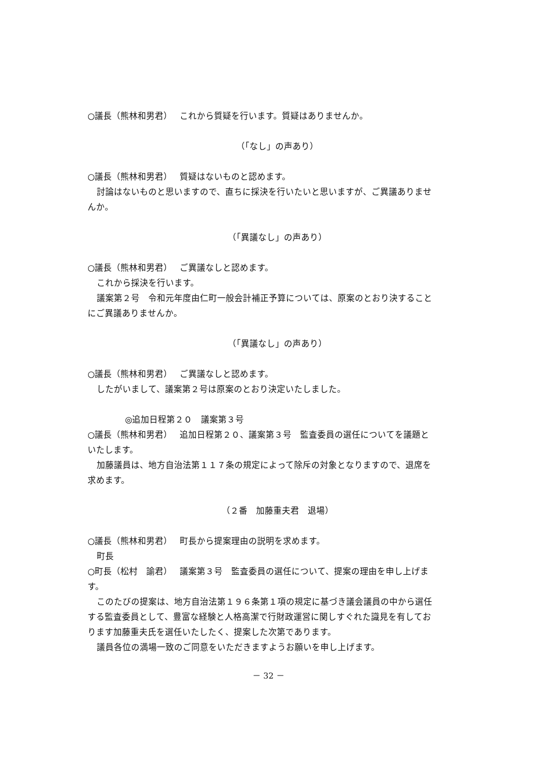○議長（熊林和男君）　 これから質疑を行います。質疑はありませんか。
（「なし」の声あり）
○議長（熊林和男君）　 質疑はないものと認めます。
討論はないものと思いますので、直ちに採決を行いたいと思いますが、ご異議ありませ
んか。
（「異議なし」の声あり）
○議長（熊林和男君）　 ご異議なしと認めます。
これから採決を行います。
議案第２号　令和元年度由仁町一般会計補正予算については、原案のとおり決すること
にご異議ありませんか。
（「異議なし」の声あり）
○議長（熊林和男君）　 ご異議なしと認めます。
したがいまして、議案第２号は原案のとおり決定いたしました。
◎追加日程第２０　議案第３号
○議長（熊林和男君）　 追加日程第２０、議案第３号　監査委員の選任についてを議題と
いたします。
加藤議員は、地方自治法第１１７条の規定によって除斥の対象となりますので、退席を
求めます。
（２番　加藤重夫君　退場）
○議長（熊林和男君）　 町長から提案理由の説明を求めます。
町長
○町長（松村　諭君）　 議案第３号　監査委員の選任について、提案の理由を申し上げま
す。
このたびの提案は、地方自治法第１９６条第１項の規定に基づき議会議員の中から選任
する監査委員として、豊富な経験と人格高潔で行財政運営に関しすぐれた識見を有してお
ります加藤重夫氏を選任いたしたく、提案した次第であります。
議員各位の満場一致のご同意をいただきますようお願いを申し上げます。
－ 32 －